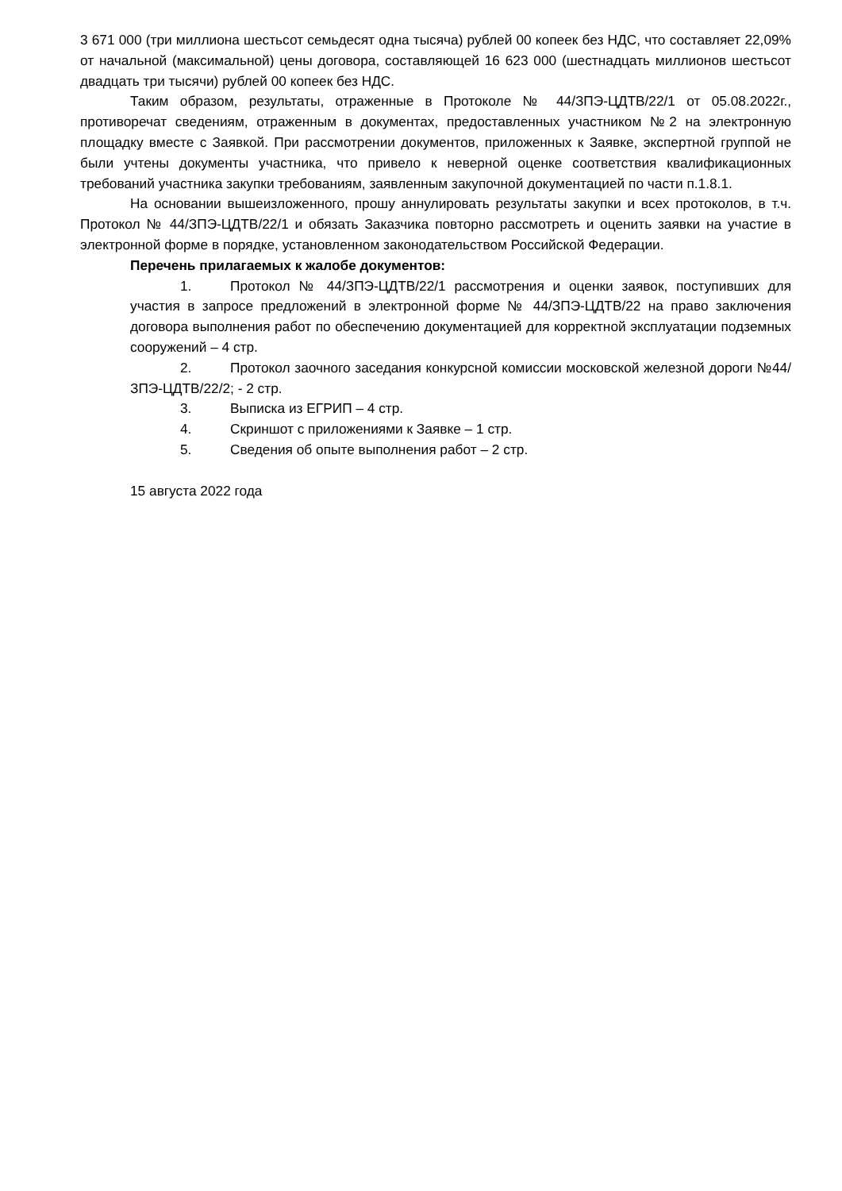3 671 000 (три миллиона шестьсот семьдесят одна тысяча) рублей 00 копеек без НДС, что составляет 22,09% от начальной (максимальной) цены договора, составляющей 16 623 000 (шестнадцать миллионов шестьсот двадцать три тысячи) рублей 00 копеек без НДС.
Таким образом, результаты, отраженные в Протоколе № 44/ЗПЭ-ЦДТВ/22/1 от 05.08.2022г., противоречат сведениям, отраженным в документах, предоставленных участником №2 на электронную площадку вместе с Заявкой. При рассмотрении документов, приложенных к Заявке, экспертной группой не были учтены документы участника, что привело к неверной оценке соответствия квалификационных требований участника закупки требованиям, заявленным закупочной документацией по части п.1.8.1.
На основании вышеизложенного, прошу аннулировать результаты закупки и всех протоколов, в т.ч. Протокол № 44/ЗПЭ-ЦДТВ/22/1 и обязать Заказчика повторно рассмотреть и оценить заявки на участие в электронной форме в порядке, установленном законодательством Российской Федерации.
Перечень прилагаемых к жалобе документов:
1. Протокол № 44/ЗПЭ-ЦДТВ/22/1 рассмотрения и оценки заявок, поступивших для участия в запросе предложений в электронной форме № 44/ЗПЭ-ЦДТВ/22 на право заключения договора выполнения работ по обеспечению документацией для корректной эксплуатации подземных сооружений – 4 стр.
2. Протокол заочного заседания конкурсной комиссии московской железной дороги №44/ЗПЭ-ЦДТВ/22/2; - 2 стр.
3. Выписка из ЕГРИП – 4 стр.
4. Скриншот с приложениями к Заявке – 1 стр.
5. Сведения об опыте выполнения работ – 2 стр.
15 августа 2022 года